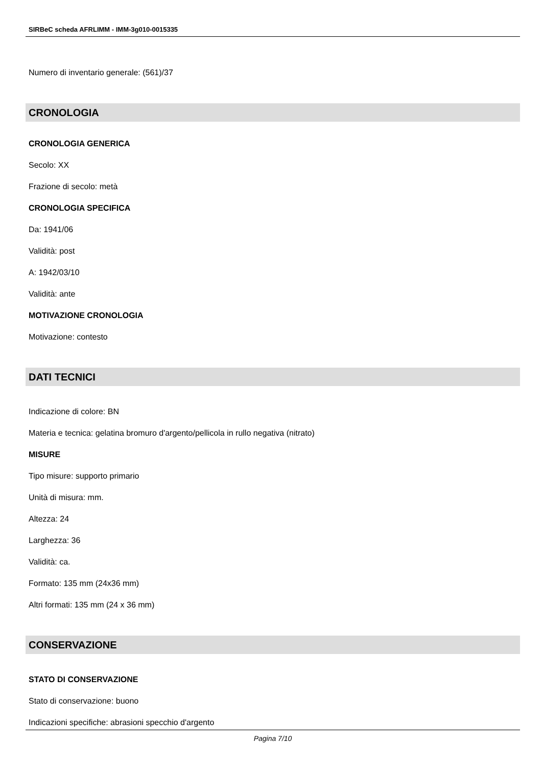SIRBeC scheda AFRLIMM - IMM-3g010-0015335
Numero di inventario generale: (561)/37
CRONOLOGIA
CRONOLOGIA GENERICA
Secolo: XX
Frazione di secolo: metà
CRONOLOGIA SPECIFICA
Da: 1941/06
Validità: post
A: 1942/03/10
Validità: ante
MOTIVAZIONE CRONOLOGIA
Motivazione: contesto
DATI TECNICI
Indicazione di colore: BN
Materia e tecnica: gelatina bromuro d'argento/pellicola in rullo negativa (nitrato)
MISURE
Tipo misure: supporto primario
Unità di misura: mm.
Altezza: 24
Larghezza: 36
Validità: ca.
Formato: 135 mm (24x36 mm)
Altri formati: 135 mm (24 x 36 mm)
CONSERVAZIONE
STATO DI CONSERVAZIONE
Stato di conservazione: buono
Indicazioni specifiche: abrasioni specchio d'argento
Pagina 7/10